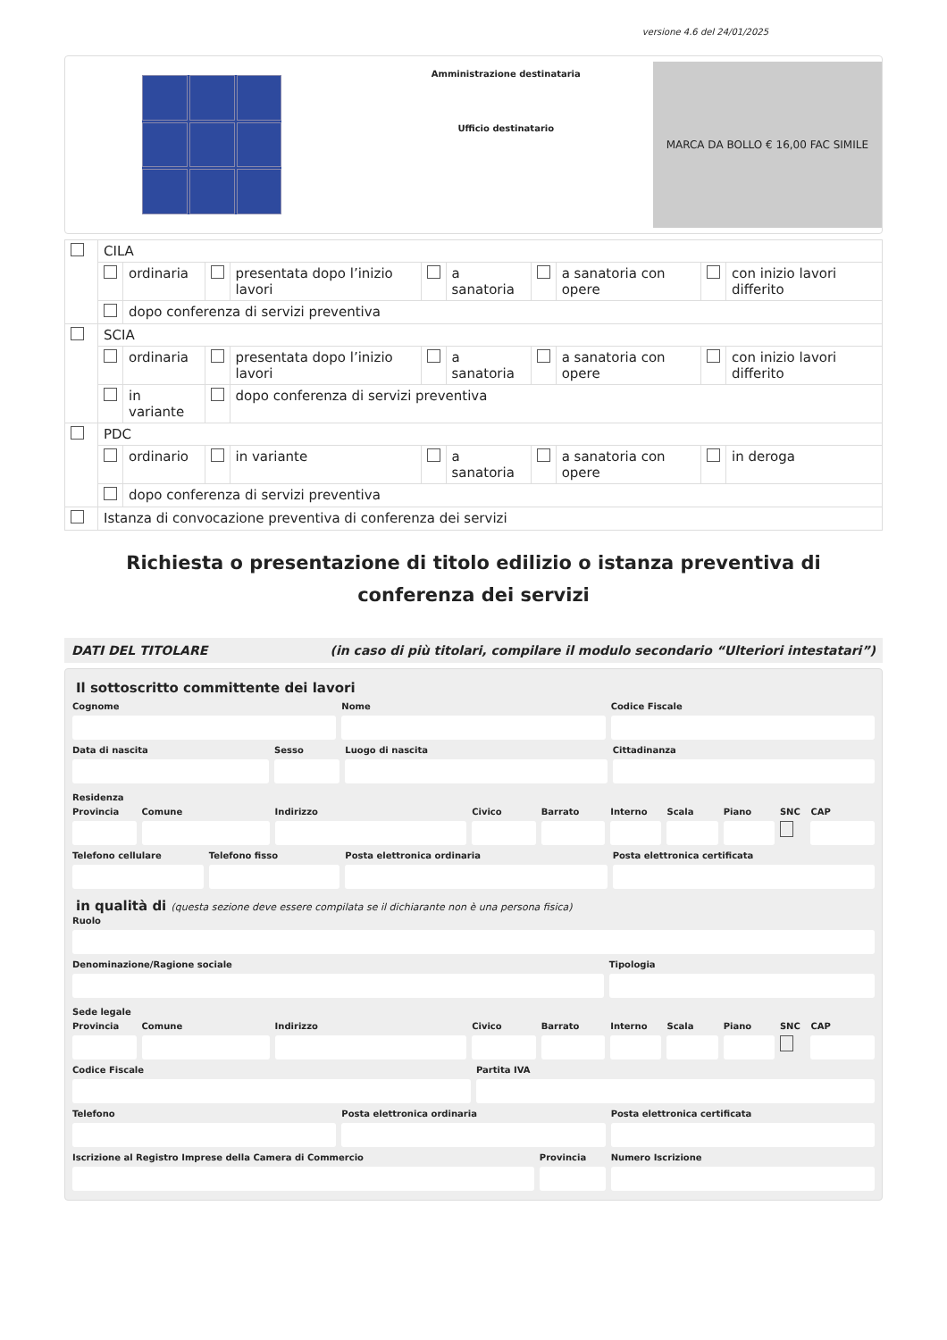versione 4.6 del 24/01/2025
Amministrazione destinataria
Ufficio destinatario
MARCA DA BOLLO € 16,00 FAC SIMILE
| | CILA | | | | | | | | | |
| | | ordinaria | | presentata dopo l’inizio lavori | | a sanatoria | | a sanatoria con opere | | con inizio lavori differito |
| | | dopo conferenza di servizi preventiva | | | | | | | | |
| | SCIA | | | | | | | | | |
| | | ordinaria | | presentata dopo l’inizio lavori | | a sanatoria | | a sanatoria con opere | | con inizio lavori differito |
| | | in variante | | dopo conferenza di servizi preventiva | | | | | | |
| | PDC | | | | | | | | | |
| | | ordinario | | in variante | | a sanatoria | | a sanatoria con opere | | in deroga |
| | | dopo conferenza di servizi preventiva | | | | | | | | |
| | Istanza di convocazione preventiva di conferenza dei servizi | | | | | | | | | |
Richiesta o presentazione di titolo edilizio o istanza preventiva di conferenza dei servizi
DATI DEL TITOLARE (in caso di più titolari, compilare il modulo secondario “Ulteriori intestatari”)
Il sottoscritto committente dei lavori
Cognome Nome Codice Fiscale
Data di nascita Sesso Luogo di nascita Cittadinanza
Residenza
Provincia Comune Indirizzo Civico Barrato Interno Scala Piano SNC CAP
Telefono cellulare Telefono fisso Posta elettronica ordinaria Posta elettronica certificata
in qualità di (questa sezione deve essere compilata se il dichiarante non è una persona fisica)
Ruolo
Denominazione/Ragione sociale Tipologia
Sede legale
Provincia Comune Indirizzo Civico Barrato Interno Scala Piano SNC CAP
Codice Fiscale Partita IVA
Telefono Posta elettronica ordinaria Posta elettronica certificata
Iscrizione al Registro Imprese della Camera di Commercio
Provincia Numero Iscrizione